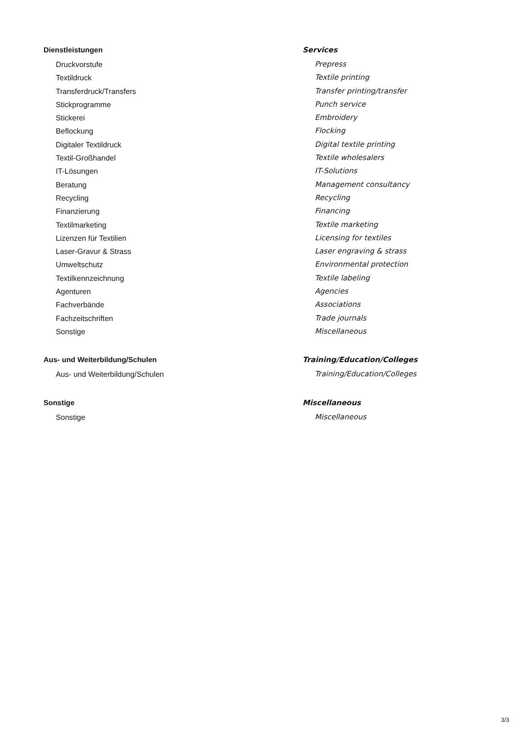Dienstleistungen
Druckvorstufe
Textildruck
Transferdruck/Transfers
Stickprogramme
Stickerei
Beflockung
Digitaler Textildruck
Textil-Großhandel
IT-Lösungen
Beratung
Recycling
Finanzierung
Textilmarketing
Lizenzen für Textilien
Laser-Gravur & Strass
Umweltschutz
Textilkennzeichnung
Agenturen
Fachverbände
Fachzeitschriften
Sonstige
Aus- und Weiterbildung/Schulen
Aus- und Weiterbildung/Schulen
Sonstige
Sonstige
Services
Prepress
Textile printing
Transfer printing/transfer
Punch service
Embroidery
Flocking
Digital textile printing
Textile wholesalers
IT-Solutions
Management consultancy
Recycling
Financing
Textile marketing
Licensing for textiles
Laser engraving & strass
Environmental protection
Textile labeling
Agencies
Associations
Trade journals
Miscellaneous
Training/Education/Colleges
Training/Education/Colleges
Miscellaneous
Miscellaneous
3/3